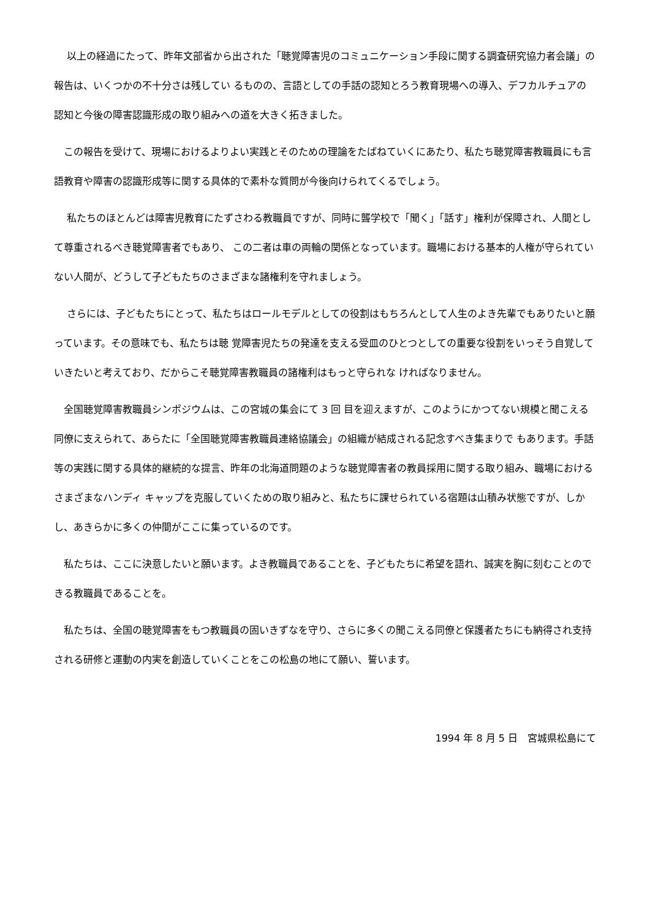以上の経過にたって、昨年文部省から出された「聴覚障害児のコミュニケーション手段に関する調査研究協力者会議」の報告は、いくつかの不十分さは残してい るものの、言語としての手話の認知とろう教育現場への導入、デフカルチュアの認知と今後の障害認識形成の取り組みへの道を大きく拓きました。
　この報告を受けて、現場におけるよりよい実践とそのための理論をたばねていくにあたり、私たち聴覚障害教職員にも言語教育や障害の認識形成等に関する具体的で素朴な質問が今後向けられてくるでしょう。
　 私たちのほとんどは障害児教育にたずさわる教職員ですが、同時に聾学校で「聞く」「話す」権利が保障され、人間として尊重されるべき聴覚障害者でもあり、 この二者は車の両輪の関係となっています。職場における基本的人権が守られていない人間が、どうして子どもたちのさまざまな諸権利を守れましょう。
　 さらには、子どもたちにとって、私たちはロールモデルとしての役割はもちろんとして人生のよき先輩でもありたいと願っています。その意味でも、私たちは聴 覚障害児たちの発達を支える受皿のひとつとしての重要な役割をいっそう自覚していきたいと考えており、だからこそ聴覚障害教職員の諸権利はもっと守られな ければなりません。
　全国聴覚障害教職員シンポジウムは、この宮城の集会にて 3 回 目を迎えますが、このようにかつてない規模と聞こえる同僚に支えられて、あらたに「全国聴覚障害教職員連絡協議会」の組織が結成される記念すべき集まりで もあります。手話等の実践に関する具体的継続的な提言、昨年の北海道問題のような聴覚障害者の教員採用に関する取り組み、職場におけるさまざまなハンディ キャップを克服していくための取り組みと、私たちに課せられている宿題は山積み状態ですが、しかし、あきらかに多くの仲間がここに集っているのです。
　私たちは、ここに決意したいと願います。よき教職員であることを、子どもたちに希望を語れ、誠実を胸に刻むことのできる教職員であることを。
　私たちは、全国の聴覚障害をもつ教職員の固いきずなを守り、さらに多くの聞こえる同僚と保護者たちにも納得され支持される研修と運動の内実を創造していくことをこの松島の地にて願い、誓います。
1994 年 8 月 5 日　宮城県松島にて